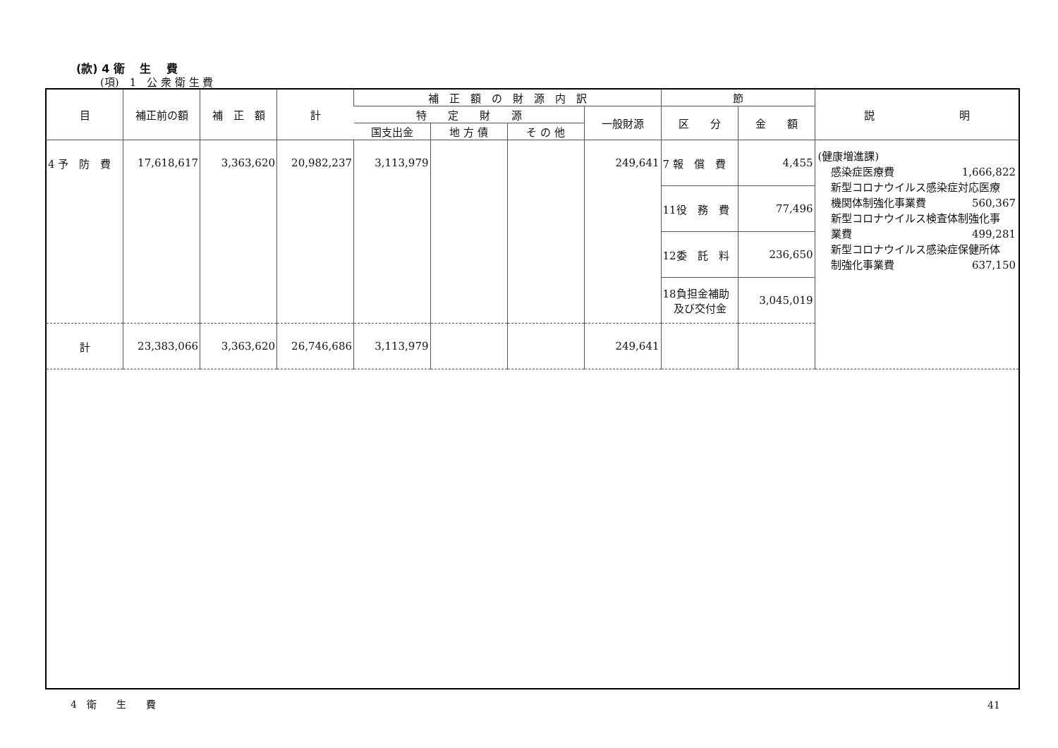(款) 4 衛　 生　 費
(項)　1　公 衆 衛 生 費
| 目 | 補正前の額 | 補 正 額 | 計 | 補 正 額 の 財 源 内 訳 | | | | 節 | | 説 明 |
| --- | --- | --- | --- | --- | --- | --- | --- | --- | --- | --- |
| | | | | 特 定 財 源 | | | 一般財源 | 区 分 | 金 額 | |
| | | | | 国支出金 | 地 方 債 | そ の 他 | | | | |
| 4 予 防 費 | 17,618,617 | 3,363,620 | 20,982,237 | 3,113,979 | | | 249,641 | 7 報 償 費 | 4,455 | (健康増進課) 感染症医療費 1,666,822 新型コロナウイルス感染症対応医療 機関体制強化事業費 560,367 新型コロナウイルス検査体制強化事 業費 499,281 新型コロナウイルス感染症保健所体 制強化事業費 637,150 |
| | | | | | | | | 11役 務 費 | 77,496 | |
| | | | | | | | | 12委 託 料 | 236,650 | |
| | | | | | | | | 18負担金補助 及び交付金 | 3,045,019 | |
| 計 | 23,383,066 | 3,363,620 | 26,746,686 | 3,113,979 | | | 249,641 | | | |
4　衛　　生　　費 41